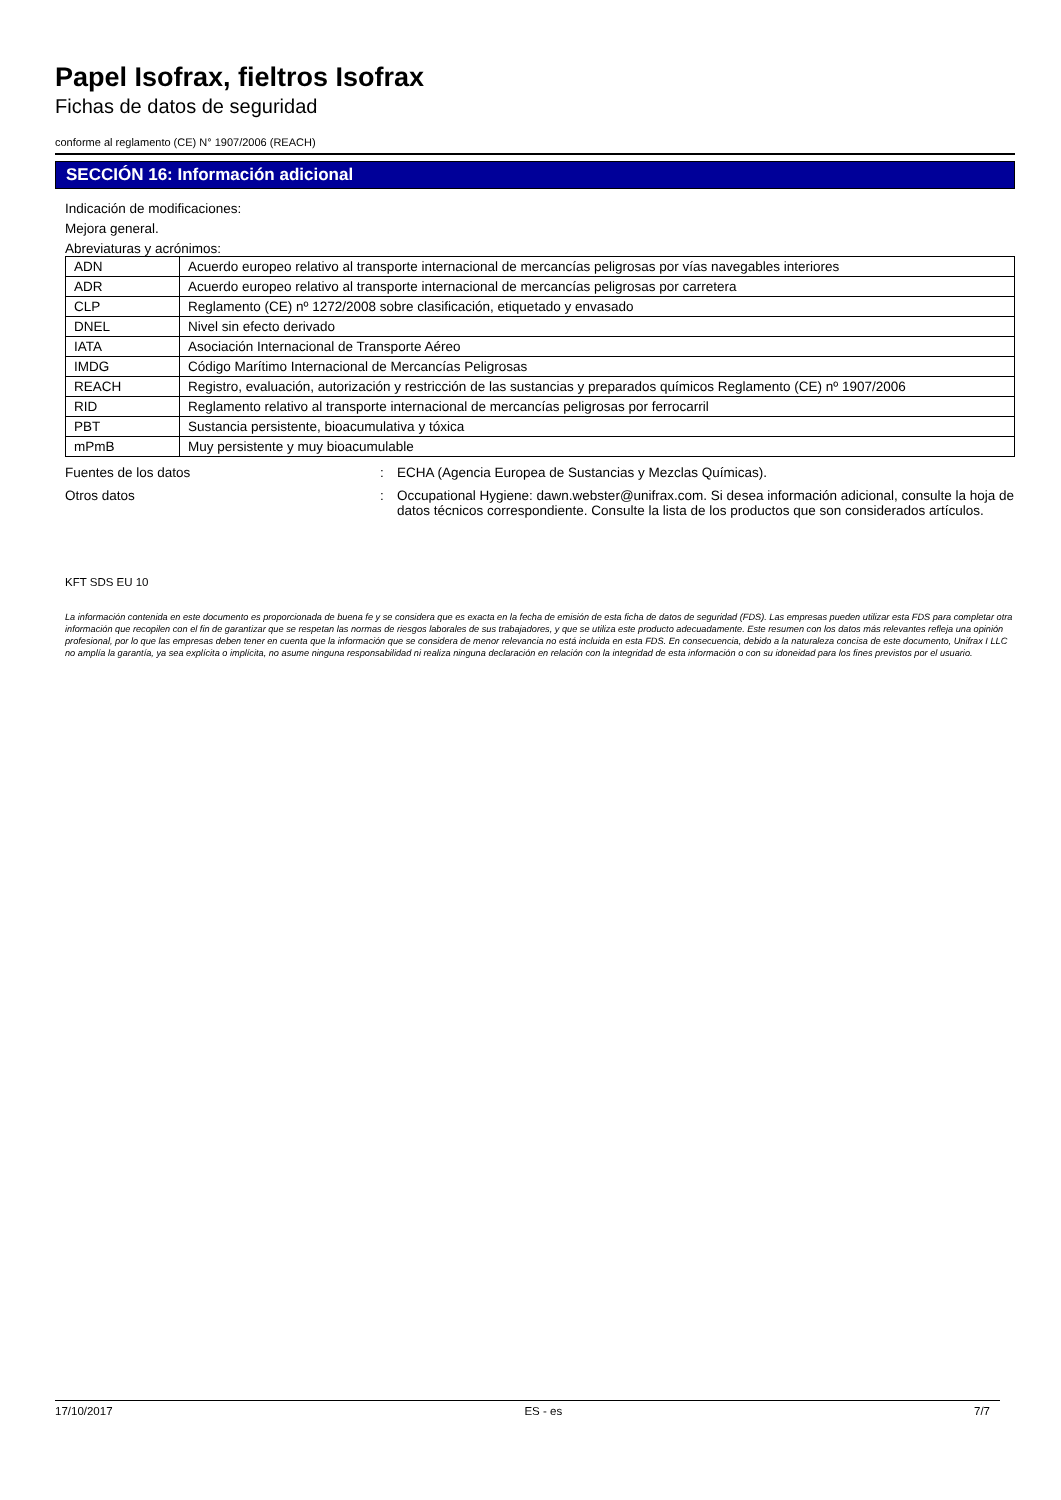Papel Isofrax, fieltros Isofrax
Fichas de datos de seguridad
conforme al reglamento (CE) N° 1907/2006 (REACH)
SECCIÓN 16: Información adicional
Indicación de modificaciones:
Mejora general.
Abreviaturas y acrónimos:
| ADN | Acuerdo europeo relativo al transporte internacional de mercancías peligrosas por vías navegables interiores |
| ADR | Acuerdo europeo relativo al transporte internacional de mercancías peligrosas por carretera |
| CLP | Reglamento (CE) nº 1272/2008 sobre clasificación, etiquetado y envasado |
| DNEL | Nivel sin efecto derivado |
| IATA | Asociación Internacional de Transporte Aéreo |
| IMDG | Código Marítimo Internacional de Mercancías Peligrosas |
| REACH | Registro, evaluación, autorización y restricción de las sustancias y preparados químicos Reglamento (CE) nº 1907/2006 |
| RID | Reglamento relativo al transporte internacional de mercancías peligrosas por ferrocarril |
| PBT | Sustancia persistente, bioacumulativa y tóxica |
| mPmB | Muy persistente y muy bioacumulable |
Fuentes de los datos : ECHA (Agencia Europea de Sustancias y Mezclas Químicas).
Otros datos : Occupational Hygiene: dawn.webster@unifrax.com. Si desea información adicional, consulte la hoja de datos técnicos correspondiente. Consulte la lista de los productos que son considerados artículos.
KFT SDS EU 10
La información contenida en este documento es proporcionada de buena fe y se considera que es exacta en la fecha de emisión de esta ficha de datos de seguridad (FDS). Las empresas pueden utilizar esta FDS para completar otra información que recopilen con el fin de garantizar que se respetan las normas de riesgos laborales de sus trabajadores, y que se utiliza este producto adecuadamente. Este resumen con los datos más relevantes refleja una opinión profesional, por lo que las empresas deben tener en cuenta que la información que se considera de menor relevancia no está incluida en esta FDS. En consecuencia, debido a la naturaleza concisa de este documento, Unifrax I LLC no amplía la garantía, ya sea explícita o implícita, no asume ninguna responsabilidad ni realiza ninguna declaración en relación con la integridad de esta información o con su idoneidad para los fines previstos por el usuario.
17/10/2017 ES - es 7/7